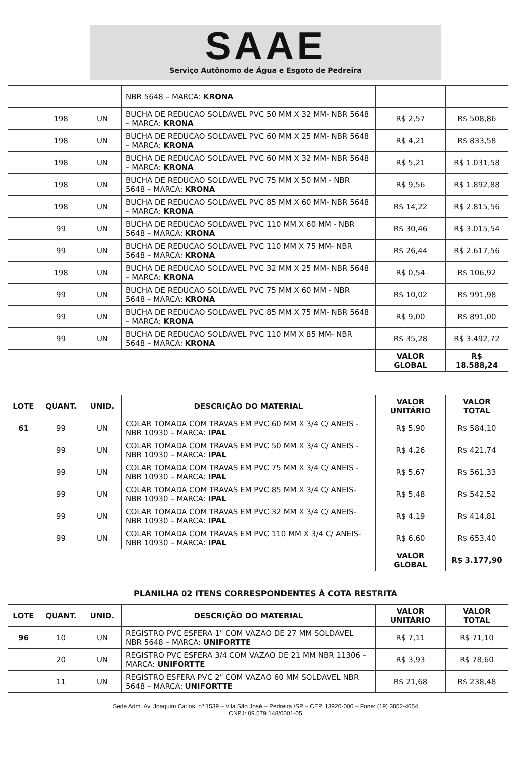SAAE
Serviço Autônomo de Água e Esgoto de Pedreira
| | | | NBR 5648 – MARCA: KRONA | | |
| | 198 | UN | BUCHA DE REDUCAO SOLDAVEL PVC 50 MM X 32 MM- NBR 5648 – MARCA: KRONA | R$ 2,57 | R$ 508,86 |
| | 198 | UN | BUCHA DE REDUCAO SOLDAVEL PVC 60 MM X 25 MM- NBR 5648 – MARCA: KRONA | R$ 4,21 | R$ 833,58 |
| | 198 | UN | BUCHA DE REDUCAO SOLDAVEL PVC 60 MM X 32 MM- NBR 5648 – MARCA: KRONA | R$ 5,21 | R$ 1.031,58 |
| | 198 | UN | BUCHA DE REDUCAO SOLDAVEL PVC 75 MM X 50 MM - NBR 5648 – MARCA: KRONA | R$ 9,56 | R$ 1.892,88 |
| | 198 | UN | BUCHA DE REDUCAO SOLDAVEL PVC 85 MM X 60 MM- NBR 5648 – MARCA: KRONA | R$ 14,22 | R$ 2.815,56 |
| | 99 | UN | BUCHA DE REDUCAO SOLDAVEL PVC 110 MM X 60 MM - NBR 5648 – MARCA: KRONA | R$ 30,46 | R$ 3.015,54 |
| | 99 | UN | BUCHA DE REDUCAO SOLDAVEL PVC 110 MM X 75 MM- NBR 5648 – MARCA: KRONA | R$ 26,44 | R$ 2.617,56 |
| | 198 | UN | BUCHA DE REDUCAO SOLDAVEL PVC 32 MM X 25 MM- NBR 5648 – MARCA: KRONA | R$ 0,54 | R$ 106,92 |
| | 99 | UN | BUCHA DE REDUCAO SOLDAVEL PVC 75 MM X 60 MM - NBR 5648 – MARCA: KRONA | R$ 10,02 | R$ 991,98 |
| | 99 | UN | BUCHA DE REDUCAO SOLDAVEL PVC 85 MM X 75 MM- NBR 5648 – MARCA: KRONA | R$ 9,00 | R$ 891,00 |
| | 99 | UN | BUCHA DE REDUCAO SOLDAVEL PVC 110 MM X 85 MM- NBR 5648 – MARCA: KRONA | R$ 35,28 | R$ 3.492,72 |
| | | | | VALOR GLOBAL | R$ 18.588,24 |
| LOTE | QUANT. | UNID. | DESCRIÇÃO DO MATERIAL | VALOR UNITÁRIO | VALOR TOTAL |
| --- | --- | --- | --- | --- | --- |
| 61 | 99 | UN | COLAR TOMADA COM TRAVAS EM PVC 60 MM X 3/4 C/ ANEIS - NBR 10930 – MARCA: IPAL | R$ 5,90 | R$ 584,10 |
| | 99 | UN | COLAR TOMADA COM TRAVAS EM PVC 50 MM X 3/4 C/ ANEIS - NBR 10930 – MARCA: IPAL | R$ 4,26 | R$ 421,74 |
| | 99 | UN | COLAR TOMADA COM TRAVAS EM PVC 75 MM X 3/4 C/ ANEIS - NBR 10930 – MARCA: IPAL | R$ 5,67 | R$ 561,33 |
| | 99 | UN | COLAR TOMADA COM TRAVAS EM PVC 85 MM X 3/4 C/ ANEIS- NBR 10930 – MARCA: IPAL | R$ 5,48 | R$ 542,52 |
| | 99 | UN | COLAR TOMADA COM TRAVAS EM PVC 32 MM X 3/4 C/ ANEIS- NBR 10930 – MARCA: IPAL | R$ 4,19 | R$ 414,81 |
| | 99 | UN | COLAR TOMADA COM TRAVAS EM PVC 110 MM X 3/4 C/ ANEIS- NBR 10930 – MARCA: IPAL | R$ 6,60 | R$ 653,40 |
| | | | | VALOR GLOBAL | R$ 3.177,90 |
PLANILHA 02 ITENS CORRESPONDENTES À COTA RESTRITA
| LOTE | QUANT. | UNID. | DESCRIÇÃO DO MATERIAL | VALOR UNITÁRIO | VALOR TOTAL |
| --- | --- | --- | --- | --- | --- |
| 96 | 10 | UN | REGISTRO PVC ESFERA 1" COM VAZAO DE 27 MM SOLDAVEL NBR 5648 – MARCA: UNIFORTTE | R$ 7,11 | R$ 71,10 |
| | 20 | UN | REGISTRO PVC ESFERA 3/4 COM VAZAO DE 21 MM NBR 11306 – MARCA: UNIFORTTE | R$ 3,93 | R$ 78,60 |
| | 11 | UN | REGISTRO ESFERA PVC 2" COM VAZAO 60 MM SOLDAVEL NBR 5648 – MARCA: UNIFORTTE | R$ 21,68 | R$ 238,48 |
Sede Adm. Av. Joaquim Carlos, nº 1539 – Vila São José – Pedreira /SP – CEP. 13920-000 – Fone: (19) 3852-4654
CNPJ: 09.579.148/0001-05